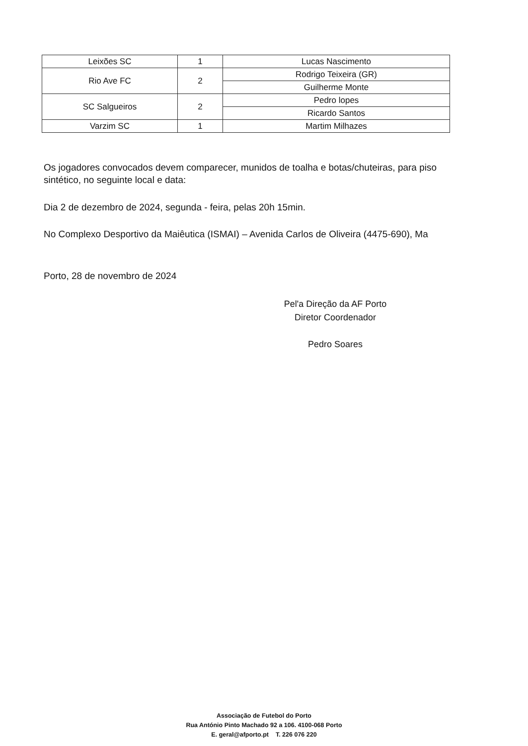| Leixões SC | 1 | Lucas Nascimento |
| Rio Ave FC | 2 | Rodrigo Teixeira (GR) |
| | | Guilherme Monte |
| SC Salgueiros | 2 | Pedro lopes |
| | | Ricardo Santos |
| Varzim SC | 1 | Martim Milhazes |
Os jogadores convocados devem comparecer, munidos de toalha e botas/chuteiras, para piso sintético, no seguinte local e data:
Dia 2 de dezembro de 2024, segunda - feira, pelas 20h 15min.
No Complexo Desportivo da Maiêutica (ISMAI) – Avenida Carlos de Oliveira (4475-690), Ma
Porto, 28 de novembro de 2024
Pel'a Direção da AF Porto
Diretor Coordenador
Pedro Soares
Associação de Futebol do Porto
Rua António Pinto Machado 92 a 106. 4100-068 Porto
E. geral@afporto.pt T. 226 076 220